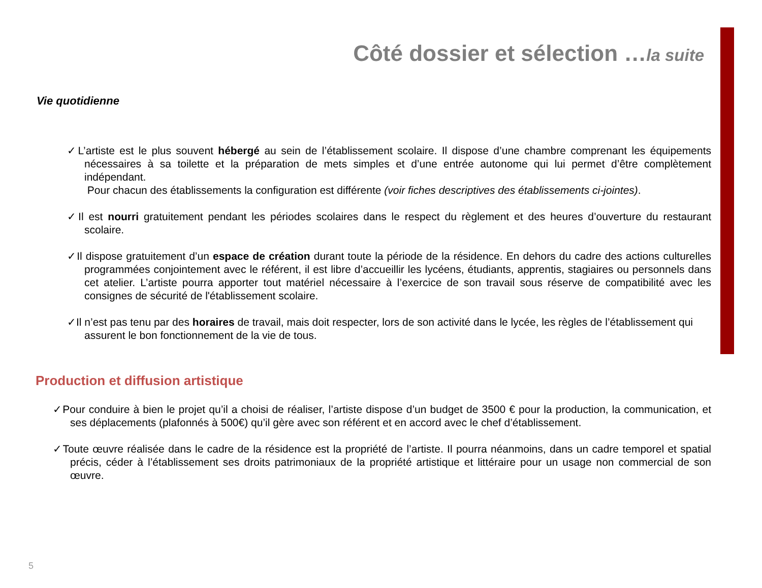Côté dossier et sélection …la suite
Vie quotidienne
✓L’artiste est le plus souvent hébergé au sein de l’établissement scolaire. Il dispose d’une chambre comprenant les équipements nécessaires à sa toilette et la préparation de mets simples et d’une entrée autonome qui lui permet d’être complètement indépendant.
Pour chacun des établissements la configuration est différente (voir fiches descriptives des établissements ci-jointes).
✓Il est nourri gratuitement pendant les périodes scolaires dans le respect du règlement et des heures d’ouverture du restaurant scolaire.
✓Il dispose gratuitement d’un espace de création durant toute la période de la résidence. En dehors du cadre des actions culturelles programmées conjointement avec le référent, il est libre d’accueillir les lycéens, étudiants, apprentis, stagiaires ou personnels dans cet atelier. L’artiste pourra apporter tout matériel nécessaire à l’exercice de son travail sous réserve de compatibilité avec les consignes de sécurité de l'établissement scolaire.
✓Il n’est pas tenu par des horaires de travail, mais doit respecter, lors de son activité dans le lycée, les règles de l’établissement qui assurent le bon fonctionnement de la vie de tous.
Production et diffusion artistique
✓Pour conduire à bien le projet qu’il a choisi de réaliser, l’artiste dispose d’un budget de 3500 € pour la production, la communication, et ses déplacements (plafonnés à 500€) qu’il gère avec son référent et en accord avec le chef d’établissement.
✓Toute œuvre réalisée dans le cadre de la résidence est la propriété de l’artiste. Il pourra néanmoins, dans un cadre temporel et spatial précis, céder à l’établissement ses droits patrimoniaux de la propriété artistique et littéraire pour un usage non commercial de son œuvre.
5